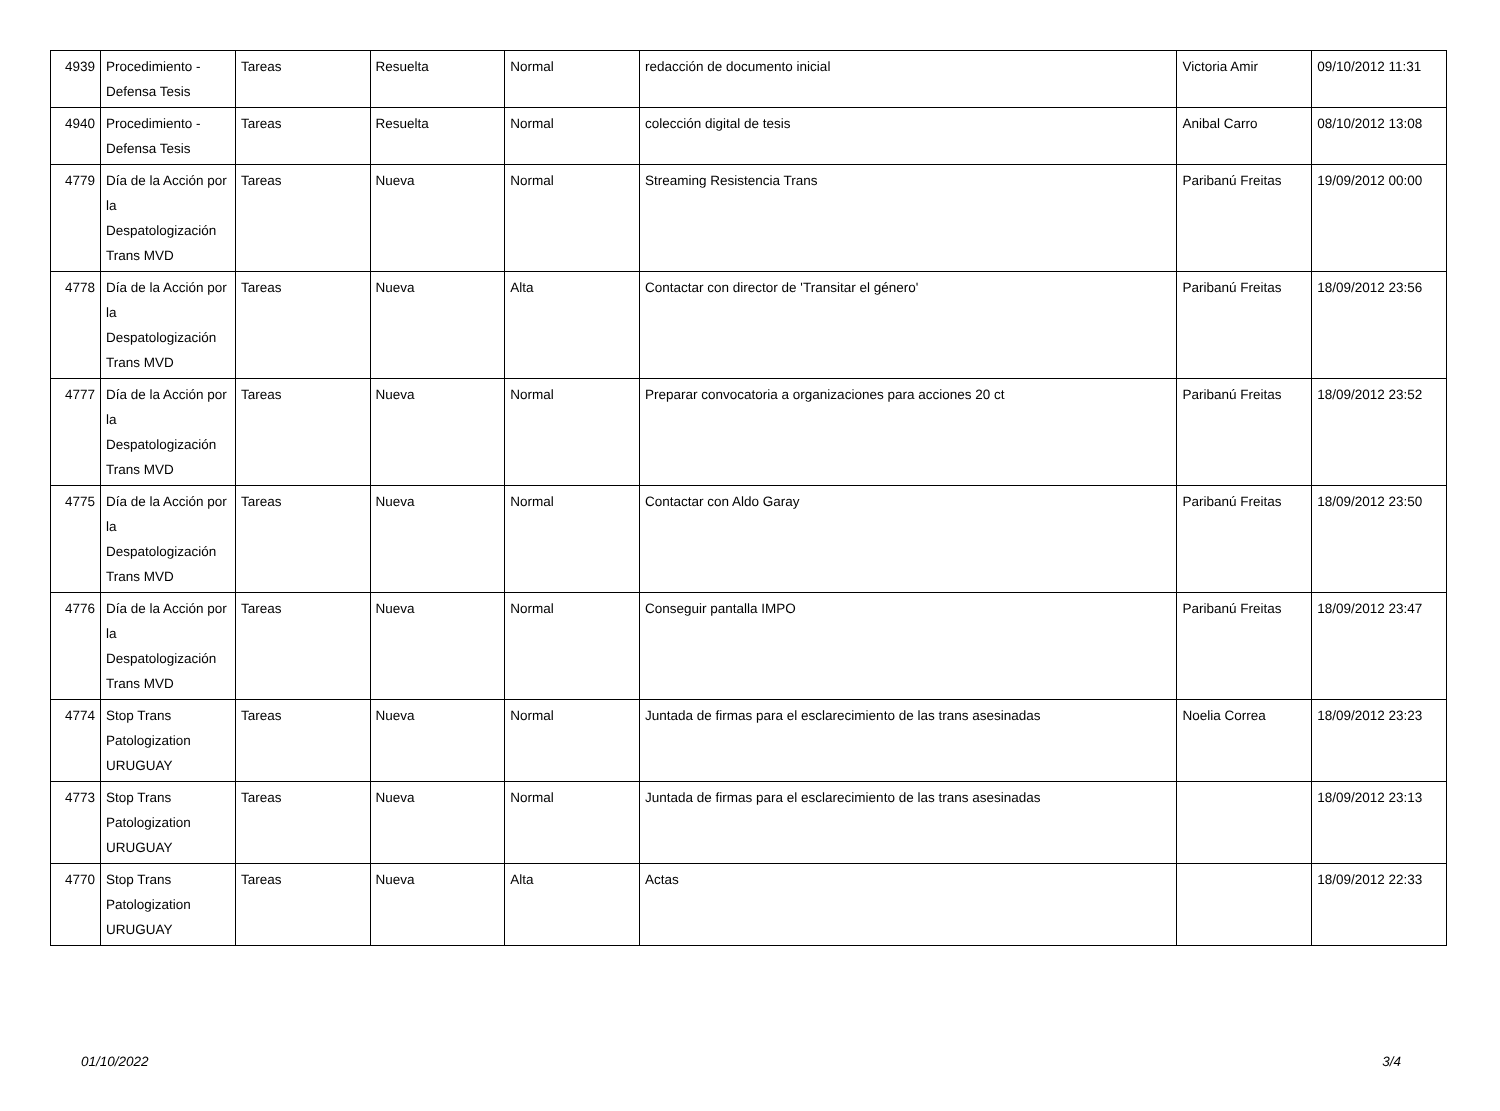| 4939 | Procedimiento - Defensa Tesis | Tareas | Resuelta | Normal | redacción de documento inicial | Victoria Amir | 09/10/2012 11:31 |
| 4940 | Procedimiento - Defensa Tesis | Tareas | Resuelta | Normal | colección digital de tesis | Anibal Carro | 08/10/2012 13:08 |
| 4779 | Día de la Acción por la Despatologización Trans MVD | Tareas | Nueva | Normal | Streaming Resistencia Trans | Paribanú Freitas | 19/09/2012 00:00 |
| 4778 | Día de la Acción por la Despatologización Trans MVD | Tareas | Nueva | Alta | Contactar con director de 'Transitar el género' | Paribanú Freitas | 18/09/2012 23:56 |
| 4777 | Día de la Acción por la Despatologización Trans MVD | Tareas | Nueva | Normal | Preparar convocatoria a organizaciones para acciones 20 ct | Paribanú Freitas | 18/09/2012 23:52 |
| 4775 | Día de la Acción por la Despatologización Trans MVD | Tareas | Nueva | Normal | Contactar con Aldo Garay | Paribanú Freitas | 18/09/2012 23:50 |
| 4776 | Día de la Acción por la Despatologización Trans MVD | Tareas | Nueva | Normal | Conseguir pantalla IMPO | Paribanú Freitas | 18/09/2012 23:47 |
| 4774 | Stop Trans Patologization URUGUAY | Tareas | Nueva | Normal | Juntada de firmas para el esclarecimiento de las trans asesinadas | Noelia Correa | 18/09/2012 23:23 |
| 4773 | Stop Trans Patologization URUGUAY | Tareas | Nueva | Normal | Juntada de firmas para el esclarecimiento de las trans asesinadas | | 18/09/2012 23:13 |
| 4770 | Stop Trans Patologization URUGUAY | Tareas | Nueva | Alta | Actas | | 18/09/2012 22:33 |
01/10/2022 3/4